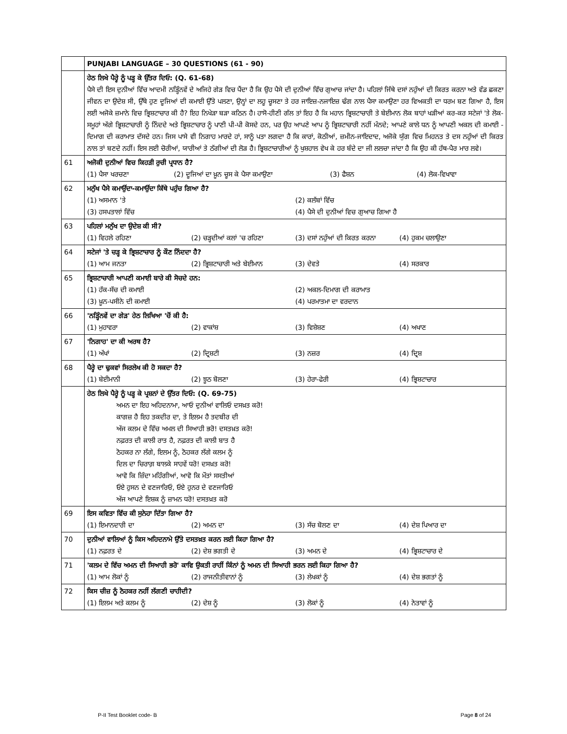| | PUNJABI LANGUAGE – 30 QUESTIONS (61 - 90) |
| | ਹੇਠ ਲਿਖੇ ਪੈਰ੍ਹੇ ਨੂੰ ਪੜ੍ਹ ਕੇ ਉੱਤਰ ਦਿਓ: (Q. 61-68) ਪੈਸੇ ਦੀ ਇਸ ਦੁਨੀਆਂ ਵਿੱਚ ਆਦਮੀ ਨੜ੍ਹਿੰਨਵੇਂ ਦੇ ਅਜਿਹੇ ਗੇੜ ਵਿਚ ਪੈਂਦਾ ਹੈ ਕਿ ਉਹ ਪੈਸੇ ਦੀ ਦੁਨੀਆਂ ਵਿੱਚ ਗੁਆਚ ਜਾਂਦਾ ਹੈ। ਪਹਿਲਾਂ ਜਿੱਥੇ ਦਸਾਂ ਨਹੁੰਆਂ ਦੀ ਕਿਰਤ ਕਰਨਾ ਅਤੇ ਵੰਡ ਛਕਣਾ ਜੀਵਨ ਦਾ ਉਦੇਸ਼ ਸੀ, ਉੱਥੇ ਹੁਣ ਦੂਜਿਆਂ ਦੀ ਕਮਾਈ ਉੱਤੇ ਪਲਣਾ, ਉਨ੍ਹਾਂ ਦਾ ਲਹੂ ਚੂਸਣਾ ਤੇ ਹਰ ਜਾਇਜ਼-ਨਜਾਇਜ਼ ਢੰਗ ਨਾਲ ਪੈਸਾ ਕਮਾਉਣਾ ਹਰ ਵਿਅਕਤੀ ਦਾ ਧਰਮ ਬਣ ਗਿਆ ਹੈ, ਇਸ ਲਈ ਅਜੋਕੇ ਜ਼ਮਾਨੇ ਵਿਚ ਭ੍ਰਿਸ਼ਟਾਚਾਰ ਕੀ ਹੈ? ਇਹ ਨਿਖੇੜਾ ਬੜਾ ਕਠਿਨ ਹੈ। ਹਾਸੋ-ਹੀਣੀ ਗੱਲ ਤਾਂ ਇਹ ਹੈ ਕਿ ਮਹਾਨ ਭ੍ਰਿਸ਼ਟਾਚਾਰੀ ਤੇ ਬੇਈਮਾਨ ਲੋਕ ਬਾਹਾਂ ਖੜੀਆਂ ਕਰ-ਕਰ ਸਟੇਜਾਂ 'ਤੇ ਲੋਕ-ਸਮੂਹਾਂ ਅੱਗੇ ਭ੍ਰਿਸ਼ਟਾਚਾਰੀ ਨੂੰ ਨਿੰਦਦੇ ਅਤੇ ਭ੍ਰਿਸ਼ਟਾਚਾਰ ਨੂੰ ਪਾਣੀ ਪੀ-ਪੀ ਕੋਸਦੇ ਹਨ, ਪਰ ਉਹ ਆਪਣੇ ਆਪ ਨੂੰ ਭ੍ਰਿਸ਼ਟਾਚਾਰੀ ਨਹੀਂ ਮੰਨਦੇ; ਆਪਣੇ ਕਾਲੇ ਧਨ ਨੂੰ ਆਪਣੀ ਅਕਲ ਦੀ ਕਮਾਈ - ਦਿਮਾਗ ਦੀ ਕਰਾਮਾਤ ਦੱਸਦੇ ਹਨ। ਜਿਸ ਪਾਸੇ ਵੀ ਨਿਗਾਹ ਮਾਰਦੇ ਹਾਂ, ਸਾਨੂੰ ਪਤਾ ਲਗਦਾ ਹੈ ਕਿ ਕਾਰਾਂ, ਕੋਠੀਆਂ, ਜ਼ਮੀਨ-ਜਾਇਦਾਦ, ਅਜੋਕੇ ਯੁੱਗ ਵਿਚ ਮਿਹਨਤ ਤੇ ਦਸ ਨਹੁੰਆਂ ਦੀ ਕਿਰਤ ਨਾਲ ਤਾਂ ਬਣਦੇ ਨਹੀਂ। ਇਸ ਲਈ ਚੋਰੀਆਂ, ਯਾਰੀਆਂ ਤੇ ਠੱਗੀਆਂ ਦੀ ਲੋੜ ਹੈ। ਭ੍ਰਿਸ਼ਟਾਚਾਰੀਆਂ ਨੂੰ ਖੁਸ਼ਹਾਲ ਵੇਖ ਕੇ ਹਰ ਬੰਦੇ ਦਾ ਜੀ ਲਲਚਾ ਜਾਂਦਾ ਹੈ ਕਿ ਉਹ ਕੀ ਹੱਥ-ਪੈਰ ਮਾਰ ਲਵੇ। |
| 61 | ਅਜੋਕੀ ਦੁਨੀਆਂ ਵਿਚ ਕਿਹੜੀ ਰੁਚੀ ਪ੍ਰਧਾਨ ਹੈ? (1) ਪੈਸਾ ਖਰਚਣਾ (2) ਦੂਜਿਆਂ ਦਾ ਖ਼ੂਨ ਚੂਸ ਕੇ ਪੈਸਾ ਕਮਾਉਣਾ (3) ਫੈਸ਼ਨ (4) ਲੋਕ-ਵਿਖਾਵਾ |
| 62 | ਮਨੁੱਖ ਪੈਸੇ ਕਮਾਉਂਦਾ-ਕਮਾਉਂਦਾ ਕਿੱਥੇ ਪਹੁੰਚ ਗਿਆ ਹੈ? (1) ਅਸਮਾਨ 'ਤੇ (2) ਕਲੱਬਾਂ ਵਿੱਚ (3) ਹਸਪਤਾਲਾਂ ਵਿੱਚ (4) ਪੈਸੇ ਦੀ ਦੁਨੀਆਂ ਵਿਚ ਗੁਆਚ ਗਿਆ ਹੈ |
| 63 | ਪਹਿਲਾਂ ਮਨੁੱਖ ਦਾ ਉਦੇਸ਼ ਕੀ ਸੀ? (1) ਵਿਹਲੇ ਰਹਿਣਾ (2) ਚੜ੍ਹਦੀਆਂ ਕਲਾਂ 'ਚ ਰਹਿਣਾ (3) ਦਸਾਂ ਨਹੁੰਆਂ ਦੀ ਕਿਰਤ ਕਰਨਾ (4) ਹੁਕਮ ਚਲਾਉਣਾ |
| 64 | ਸਟੇਜਾਂ 'ਤੇ ਚੜ੍ਹ ਕੇ ਭ੍ਰਿਸ਼ਟਾਚਾਰ ਨੂੰ ਕੌਣ ਨਿੰਦਦਾ ਹੈ? (1) ਆਮ ਜਨਤਾ (2) ਭ੍ਰਿਸ਼ਟਾਚਾਰੀ ਅਤੇ ਬੇਈਮਾਨ (3) ਦੇਵਤੇ (4) ਸਰਕਾਰ |
| 65 | ਭ੍ਰਿਸ਼ਟਾਚਾਰੀ ਆਪਣੀ ਕਮਾਈ ਬਾਰੇ ਕੀ ਸੋਚਦੇ ਹਨ: (1) ਹੱਕ-ਸੱਚ ਦੀ ਕਮਾਈ (2) ਅਕਲ-ਦਿਮਾਗ ਦੀ ਕਰਾਮਾਤ (3) ਖ਼ੂਨ-ਪਸੀਨੇ ਦੀ ਕਮਾਈ (4) ਪਰਮਾਤਮਾ ਦਾ ਵਰਦਾਨ |
| 66 | 'ਨੜ੍ਹਿੰਨਵੇਂ ਦਾ ਗੇੜ' ਹੇਠ ਲਿਖਿਆ 'ਚੋਂ ਕੀ ਹੈ: (1) ਮੁਹਾਵਰਾ (2) ਵਾਕਾਂਸ਼ (3) ਵਿਸ਼ੇਸ਼ਣ (4) ਅਖਾਣ |
| 67 | 'ਨਿਗਾਹ' ਦਾ ਕੀ ਅਰਥ ਹੈ? (1) ਅੱਖਾਂ (2) ਦ੍ਰਿਸ਼ਟੀ (3) ਨਜ਼ਰ (4) ਦ੍ਰਿਸ਼ |
| 68 | ਪੈਰ੍ਹੇ ਦਾ ਢੁਕਵਾਂ ਸਿਰਲੇਖ ਕੀ ਹੋ ਸਕਦਾ ਹੈ? (1) ਬੇਈਮਾਨੀ (2) ਝੂਠ ਬੋਲਣਾ (3) ਹੇਰਾ-ਫੇਰੀ (4) ਭ੍ਰਿਸ਼ਟਾਚਾਰ |
| | ਹੇਠ ਲਿਖੇ ਪੈਰ੍ਹੇ ਨੂੰ ਪੜ੍ਹ ਕੇ ਪ੍ਰਸ਼ਨਾਂ ਦੇ ਉੱਤਰ ਦਿਓ: (Q. 69-75) ਅਮਨ ਦਾ ਇਹ ਅਹਿਦਨਾਮਾ, ਆਓ ਦੁਨੀਆਂ ਵਾਲਿਓ ਦਸਖ਼ਤ ਕਰੋ! ਕਾਗਜ਼ ਹੈ ਇਹ ਤਕਦੀਰ ਦਾ, ਤੇ ਇਲਮ ਹੈ ਤਦਬੀਰ ਦੀ ਅੱਜ ਕਲਮ ਦੇ ਵਿੱਚ ਅਮਲ ਦੀ ਸਿਆਹੀ ਭਰੋ! ਦਸਤਖ਼ਤ ਕਰੋ! ਨਫ਼ਰਤ ਦੀ ਕਾਲੀ ਰਾਤ ਹੈ, ਨਫ਼ਰਤ ਦੀ ਕਾਲੀ ਬਾਤ ਹੈ ਠੋਹਕਰ ਨਾ ਲੱਗੇ, ਇਲਮ ਨੂੰ, ਠੋਹਕਰ ਲੱਗੇ ਕਲਮ ਨੂੰ ਦਿਲ ਦਾ ਚਿਰਾਗ਼ ਬਾਲਕੇ ਸਾਹਵੇਂ ਧਰੋ! ਦਸਖ਼ਤ ਕਰੋ! ਆਵੋ ਕਿ ਜ਼ਿੰਦਾ ਮਹਿੰਗੀਆਂ, ਆਵੋ ਕਿ ਮੌਤਾਂ ਸਸਤੀਆਂ ਓਏ ਹੁਸਨ ਦੇ ਵਣਜਾਰਿਓ, ਓਏ ਹੁਨਰ ਦੇ ਵਣਜਾਰਿਓ ਅੱਜ ਆਪਣੇ ਇਸ਼ਕ ਨੂੰ ਜ਼ਾਮਨ ਧਰੋ! ਦਸਤਖ਼ਤ ਕਰੋ |
| 69 | ਇਸ ਕਵਿਤਾ ਵਿੱਚ ਕੀ ਸੁਨੇਹਾ ਦਿੱਤਾ ਗਿਆ ਹੈ? (1) ਇਮਾਨਦਾਰੀ ਦਾ (2) ਅਮਨ ਦਾ (3) ਸੱਚ ਬੋਲਣ ਦਾ (4) ਦੇਸ਼ ਪਿਆਰ ਦਾ |
| 70 | ਦੁਨੀਆਂ ਵਾਲਿਆਂ ਨੂੰ ਕਿਸ ਅਹਿਦਨਾਮੇ ਉੱਤੇ ਦਸਤਖ਼ਤ ਕਰਨ ਲਈ ਕਿਹਾ ਗਿਆ ਹੈ? (1) ਨਫ਼ਰਤ ਦੇ (2) ਦੇਸ਼ ਭਗਤੀ ਦੇ (3) ਅਮਨ ਦੇ (4) ਭ੍ਰਿਸ਼ਟਾਚਾਰ ਦੇ |
| 71 | 'ਕਲਮ ਦੇ ਵਿੱਚ ਅਮਨ ਦੀ ਸਿਆਹੀ ਭਰੋ' ਕਾਵਿ ਉਕਤੀ ਰਾਹੀਂ ਕਿੰਨਾਂ ਨੂੰ ਅਮਨ ਦੀ ਸਿਆਹੀ ਭਰਨ ਲਈ ਕਿਹਾ ਗਿਆ ਹੈ? (1) ਆਮ ਲੋਕਾਂ ਨੂੰ (2) ਰਾਜਨੀਤੀਵਾਨਾਂ ਨੂੰ (3) ਲੇਖਕਾਂ ਨੂੰ (4) ਦੇਸ਼ ਭਗਤਾਂ ਨੂੰ |
| 72 | ਕਿਸ ਚੀਜ਼ ਨੂੰ ਠੋਹਕਰ ਨਹੀਂ ਲੱਗਣੀ ਚਾਹੀਦੀ? (1) ਇਲਮ ਅਤੇ ਕਲਮ ਨੂੰ (2) ਦੇਸ਼ ਨੂੰ (3) ਲੋਕਾਂ ਨੂੰ (4) ਨੇਤਾਵਾਂ ਨੂੰ |
P-II Test Booklet code- B Page 8 of 24